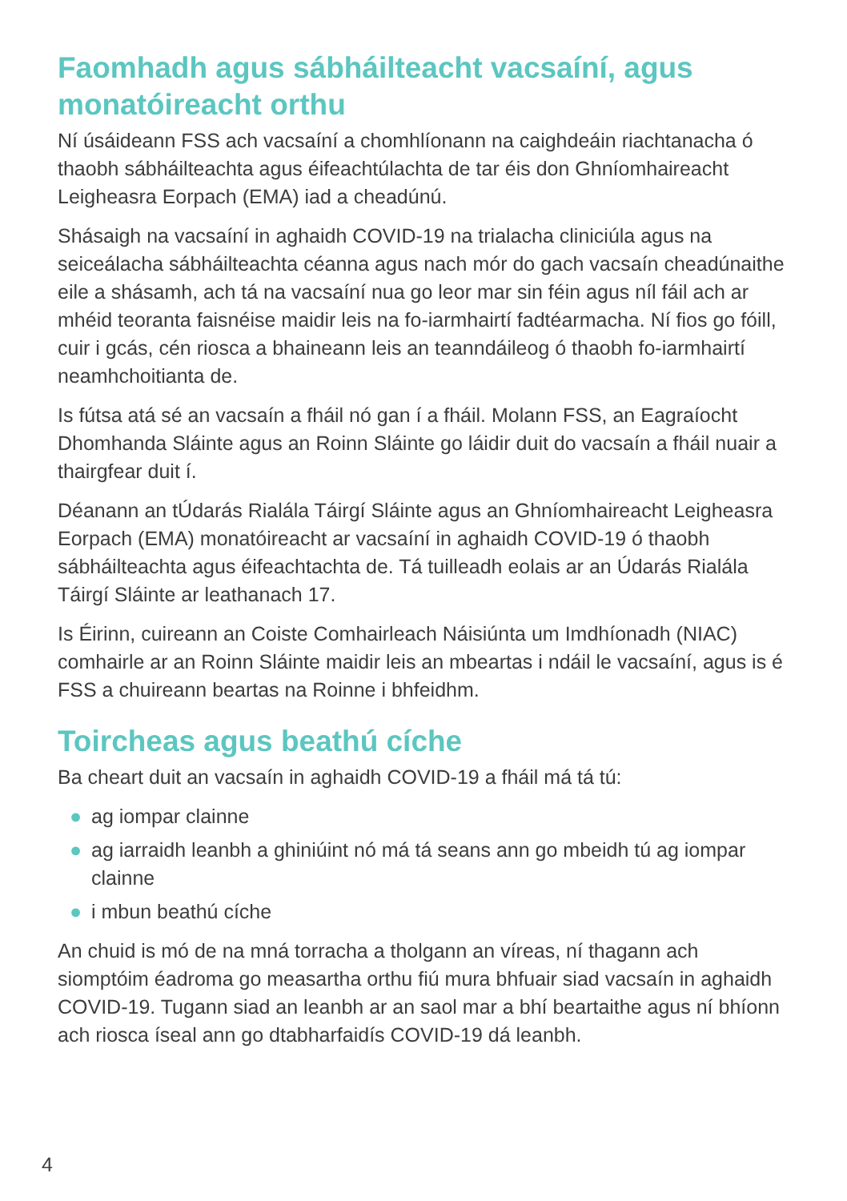Faomhadh agus sábháilteacht vacsaíní, agus monatóireacht orthu
Ní úsáideann FSS ach vacsaíní a chomhlíonann na caighdeáin riachtanacha ó thaobh sábháilteachta agus éifeachtúlachta de tar éis don Ghníomhaireacht Leigheasra Eorpach (EMA) iad a cheadúnú.
Shásaigh na vacsaíní in aghaidh COVID-19 na trialacha cliniciúla agus na seiceálacha sábháilteachta céanna agus nach mór do gach vacsaín cheadúnaithe eile a shásamh, ach tá na vacsaíní nua go leor mar sin féin agus níl fáil ach ar mhéid teoranta faisnéise maidir leis na fo-iarmhairtí fadtéarmacha. Ní fios go fóill, cuir i gcás, cén riosca a bhaineann leis an teanndáileog ó thaobh fo-iarmhairtí neamhchoitianta de.
Is fútsa atá sé an vacsaín a fháil nó gan í a fháil. Molann FSS, an Eagraíocht Dhomhanda Sláinte agus an Roinn Sláinte go láidir duit do vacsaín a fháil nuair a thairgfear duit í.
Déanann an tÚdarás Rialála Táirgí Sláinte agus an Ghníomhaireacht Leigheasra Eorpach (EMA) monatóireacht ar vacsaíní in aghaidh COVID-19 ó thaobh sábháilteachta agus éifeachtachta de. Tá tuilleadh eolais ar an Údarás Rialála Táirgí Sláinte ar leathanach 17.
Is Éirinn, cuireann an Coiste Comhairleach Náisiúnta um Imdhíonadh (NIAC) comhairle ar an Roinn Sláinte maidir leis an mbeartas i ndáil le vacsaíní, agus is é FSS a chuireann beartas na Roinne i bhfeidhm.
Toircheas agus beathú cíche
Ba cheart duit an vacsaín in aghaidh COVID-19 a fháil má tá tú:
● ag iompar clainne
● ag iarraidh leanbh a ghiniúint nó má tá seans ann go mbeidh tú ag iompar clainne
● i mbun beathú cíche
An chuid is mó de na mná torracha a tholgann an víreas, ní thagann ach siomptóim éadroma go measartha orthu fiú mura bhfuair siad vacsaín in aghaidh COVID-19. Tugann siad an leanbh ar an saol mar a bhí beartaithe agus ní bhíonn ach riosca íseal ann go dtabharfaidís COVID-19 dá leanbh.
4